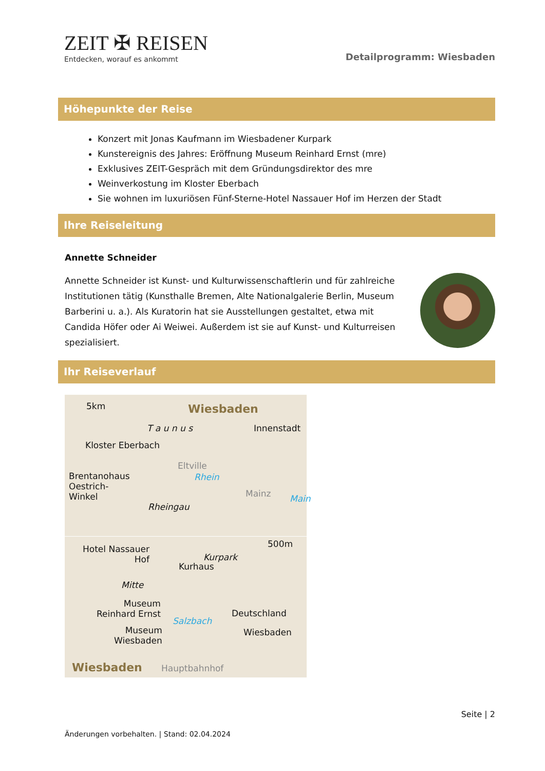ZEIT ✠ REISEN
Entdecken, worauf es ankommt
Detailprogramm: Wiesbaden
Höhepunkte der Reise
Konzert mit Jonas Kaufmann im Wiesbadener Kurpark
Kunstereignis des Jahres: Eröffnung Museum Reinhard Ernst (mre)
Exklusives ZEIT-Gespräch mit dem Gründungsdirektor des mre
Weinverkostung im Kloster Eberbach
Sie wohnen im luxuriösen Fünf-Sterne-Hotel Nassauer Hof im Herzen der Stadt
Ihre Reiseleitung
Annette Schneider
Annette Schneider ist Kunst- und Kulturwissenschaftlerin und für zahlreiche Institutionen tätig (Kunsthalle Bremen, Alte Nationalgalerie Berlin, Museum Barberini u. a.). Als Kuratorin hat sie Ausstellungen gestaltet, etwa mit Candida Höfer oder Ai Weiwei. Außerdem ist sie auf Kunst- und Kulturreisen spezialisiert.
Ihr Reiseverlauf
5km Wiesbaden
T a u n u s Innenstadt
Kloster Eberbach
Eltville
Brentanohaus
Oestrich-
Winkel
Rhein
Mainz Main
Rheingau
Hotel Nassauer
Hof
500m
Kurpark
Kurhaus
Mitte
Museum
Reinhard Ernst
Museum
Wiesbaden
Deutschland
Wiesbaden
Wiesbaden Hauptbahnhof
Salzbach
Seite | 2
Änderungen vorbehalten. | Stand: 02.04.2024